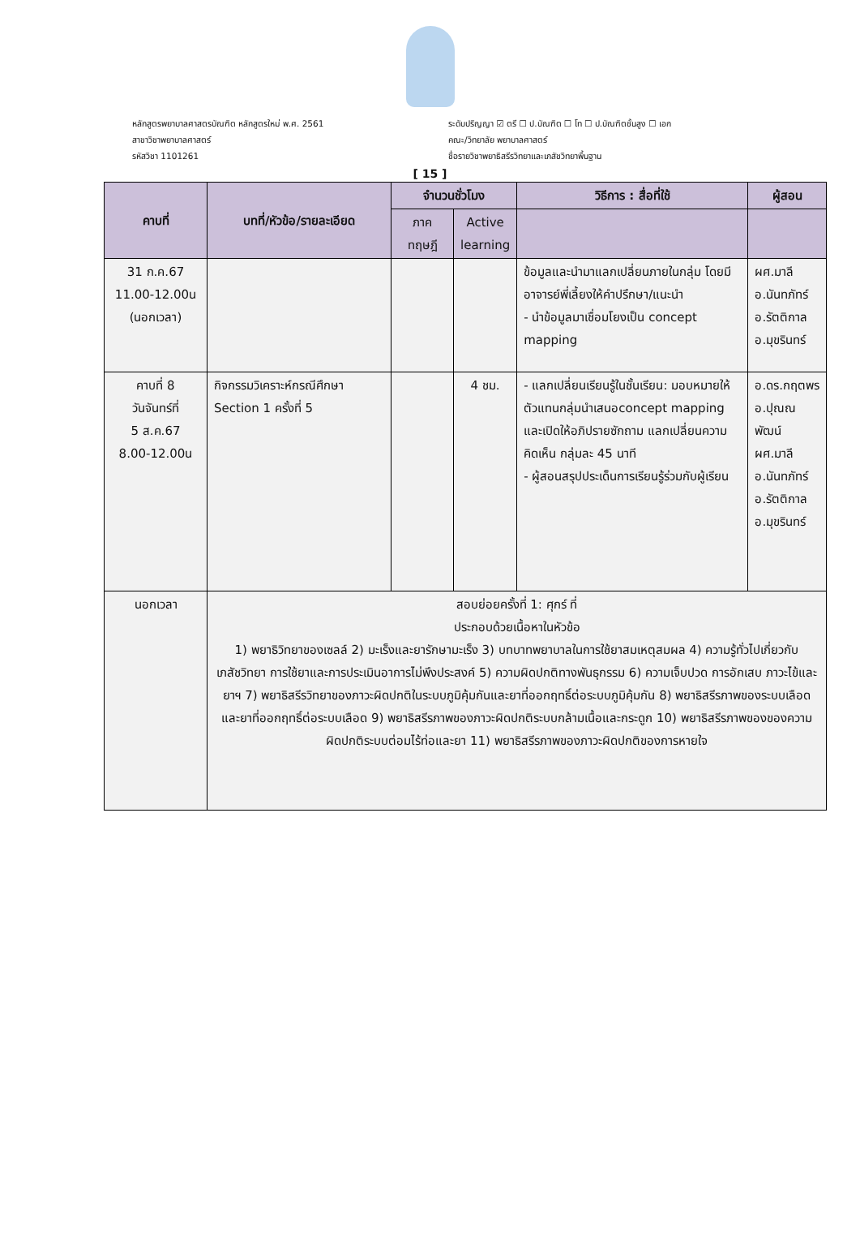หลักสูตรพยาบาลศาสตรบัณฑิต หลักสูตรใหม่ พ.ศ. 2561
สาขาวิชาพยาบาลศาสตร์
รหัสวิชา 1101261
ระดับปริญญา ☑ ตรี ☐ ป.บัณฑิต ☐ โท ☐ ป.บัณฑิตชั้นสูง ☐ เอก
คณะ/วิทยาลัย พยาบาลศาสตร์
ชื่อรายวิชาพยาธิสรีรวิทยาและเภสัชวิทยาพื้นฐาน
[ 15 ]
| คาบที่ | บทที่/หัวข้อ/รายละเอียด | จำนวนชั่วโมง | | วิธีการ : สื่อที่ใช้ | ผู้สอน |
| --- | --- | --- | --- | --- | --- |
| | | ภาค ทฤษฎี | Active learning | | |
| 31 ก.ค.67 11.00-12.00น (นอกเวลา) | | | | ข้อมูลและนำมาแลกเปลี่ยนภายในกลุ่ม โดยมีอาจารย์พี่เลี้ยงให้คำปรึกษา/แนะนำ - นำข้อมูลมาเชื่อมโยงเป็น concept mapping | ผศ.มาลี อ.นันทภัทร์ อ.รัตติกาล อ.มุขรินทร์ |
| คาบที่ 8 วันจันทร์ที่ 5 ส.ค.67 8.00-12.00น | กิจกรรมวิเคราะห์กรณีศึกษา Section 1 ครั้งที่ 5 | | 4 ชม. | - แลกเปลี่ยนเรียนรู้ในชั้นเรียน: มอบหมายให้ตัวแทนกลุ่มนำเสนอconcept mapping และเปิดให้อภิปรายซักถาม แลกเปลี่ยนความคิดเห็น กลุ่มละ 45 นาที - ผู้สอนสรุปประเด็นการเรียนรู้ร่วมกับผู้เรียน | อ.ดร.กฤตพร อ.ปุณณพัฒน์ ผศ.มาลี อ.นันทภัทร์ อ.รัตติกาล อ.มุขรินทร์ |
| นอกเวลา | สอบย่อยครั้งที่ 1: ศุกร์ ที่ ประกอบด้วยเนื้อหาในหัวข้อ 1) พยาธิวิทยาของเซลล์ 2) มะเร็งและยารักษามะเร็ง 3) บทบาทพยาบาลในการใช้ยาสมเหตุสมผล 4) ความรู้ทั่วไปเกี่ยวกับเภสัชวิทยา การใช้ยาและการประเมินอาการไม่พึงประสงค์ 5) ความผิดปกติทางพันธุกรรม 6) ความเจ็บปวด การอักเสบ ภาวะไข้และยาฯ 7) พยาธิสรีรวิทยาของภาวะผิดปกติในระบบภูมิคุ้มกันและยาที่ออกฤทธิ์ต่อระบบภูมิคุ้มกัน 8) พยาธิสรีรภาพของระบบเลือดและยาที่ออกฤทธิ์ต่อระบบเลือด 9) พยาธิสรีรภาพของภาวะผิดปกติระบบกล้ามเนื้อและกระดูก 10) พยาธิสรีรภาพของของความผิดปกติระบบต่อมไร้ท่อและยา 11) พยาธิสรีรภาพของภาวะผิดปกติของการหายใจ | | | | |